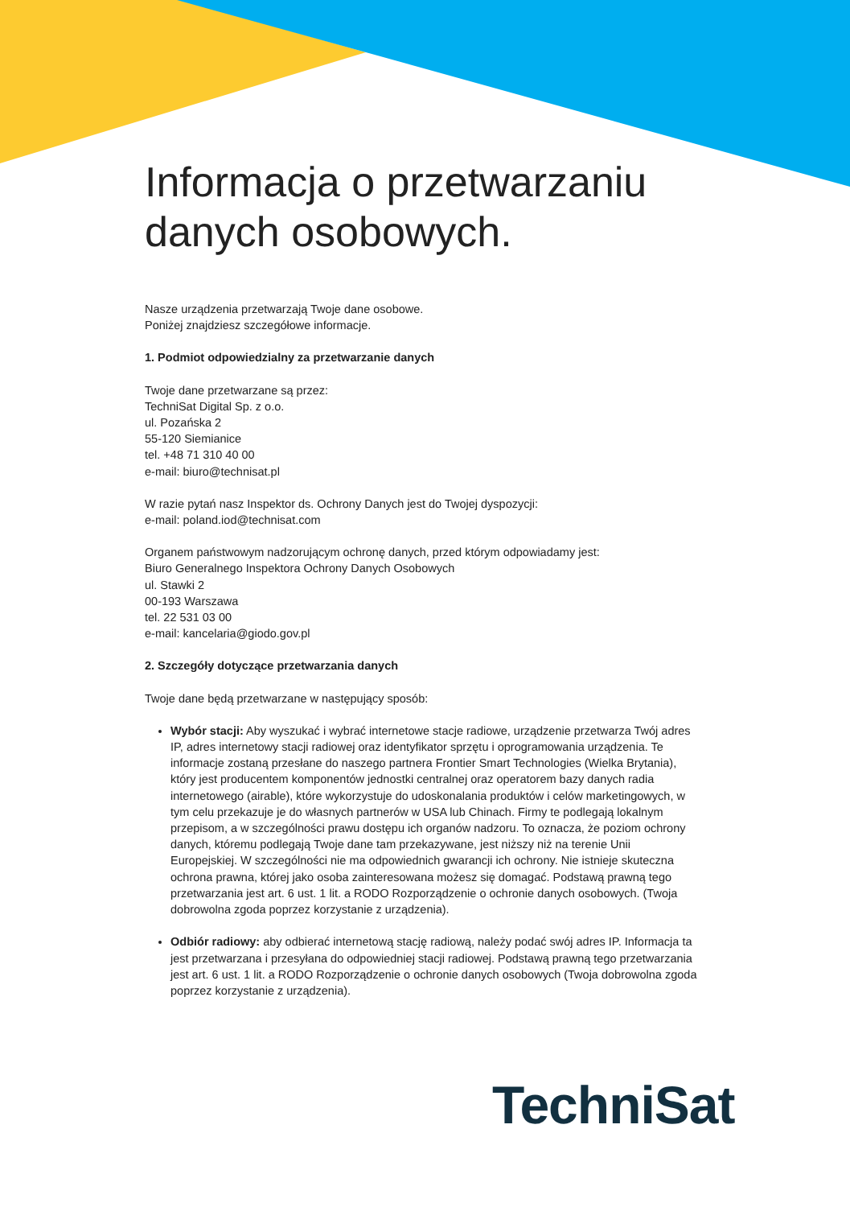Informacja o przetwarzaniu danych osobowych.
Nasze urządzenia przetwarzają Twoje dane osobowe.
Poniżej znajdziesz szczegółowe informacje.
1. Podmiot odpowiedzialny za przetwarzanie danych
Twoje dane przetwarzane są przez:
TechniSat Digital Sp. z o.o.
ul. Pozańska 2
55-120 Siemianice
tel. +48 71 310 40 00
e-mail: biuro@technisat.pl
W razie pytań nasz Inspektor ds. Ochrony Danych jest do Twojej dyspozycji:
e-mail: poland.iod@technisat.com
Organem państwowym nadzorującym ochronę danych, przed którym odpowiadamy jest:
Biuro Generalnego Inspektora Ochrony Danych Osobowych
ul. Stawki 2
00-193 Warszawa
tel. 22 531 03 00
e-mail: kancelaria@giodo.gov.pl
2. Szczegóły dotyczące przetwarzania danych
Twoje dane będą przetwarzane w następujący sposób:
Wybór stacji: Aby wyszukać i wybrać internetowe stacje radiowe, urządzenie przetwarza Twój adres IP, adres internetowy stacji radiowej oraz identyfikator sprzętu i oprogramowania urządzenia. Te informacje zostaną przesłane do naszego partnera Frontier Smart Technologies (Wielka Brytania), który jest producentem komponentów jednostki centralnej oraz operatorem bazy danych radia internetowego (airable), które wykorzystuje do udoskonalania produktów i celów marketingowych, w tym celu przekazuje je do własnych partnerów w USA lub Chinach. Firmy te podlegają lokalnym przepisom, a w szczególności prawu dostępu ich organów nadzoru. To oznacza, że poziom ochrony danych, któremu podlegają Twoje dane tam przekazywane, jest niższy niż na terenie Unii Europejskiej. W szczególności nie ma odpowiednich gwarancji ich ochrony. Nie istnieje skuteczna ochrona prawna, której jako osoba zainteresowana możesz się domagać. Podstawą prawną tego przetwarzania jest art. 6 ust. 1 lit. a RODO Rozporządzenie o ochronie danych osobowych. (Twoja dobrowolna zgoda poprzez korzystanie z urządzenia).
Odbiór radiowy: aby odbierać internetową stację radiową, należy podać swój adres IP. Informacja ta jest przetwarzana i przesyłana do odpowiedniej stacji radiowej. Podstawą prawną tego przetwarzania jest art. 6 ust. 1 lit. a RODO Rozporządzenie o ochronie danych osobowych (Twoja dobrowolna zgoda poprzez korzystanie z urządzenia).
TechniSat